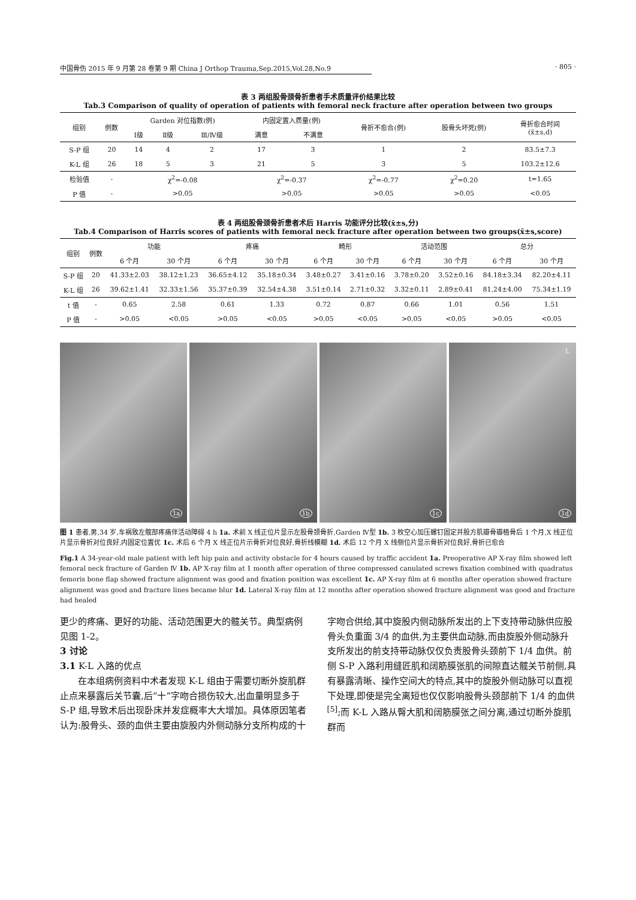中国骨伤 2015 年 9 月第 28 卷第 9 期 China J Orthop Trauma,Sep.2015,Vol.28,No.9 · 805 ·
表 3 两组股骨颈骨折患者手术质量评价结果比较
Tab.3 Comparison of quality of operation of patients with femoral neck fracture after operation between two groups
| 组别 | 例数 | Garden 对位指数(例) | | | 内固定置入质量(例) | | 骨折不愈合(例) | 股骨头坏死(例) | 骨折愈合时间 (x̄±s,d) |
| --- | --- | --- | --- | --- | --- | --- | --- | --- | --- |
| | | Ⅰ级 | Ⅱ级 | Ⅲ/Ⅳ级 | 满意 | 不满意 | | | |
| S-P 组 | 20 | 14 | 4 | 2 | 17 | 3 | 1 | 2 | 83.5±7.3 |
| K-L 组 | 26 | 18 | 5 | 3 | 21 | 5 | 3 | 5 | 103.2±12.6 |
| 检验值 | - | χ<sup>2</sup>=-0.08 | | | χ<sup>2</sup>=-0.37 | | χ<sup>2</sup>=-0.77 | χ<sup>2</sup>=0.20 | t=1.65 |
| P 值 | - | >0.05 | | | >0.05 | | >0.05 | >0.05 | <0.05 |
表 4 两组股骨颈骨折患者术后 Harris 功能评分比较(x̄±s,分)
Tab.4 Comparison of Harris scores of patients with femoral neck fracture after operation between two groups(x̄±s,score)
| 组别 | 例数 | 功能 | | 疼痛 | | 畸形 | | 活动范围 | | 总分 | |
| --- | --- | --- | --- | --- | --- | --- | --- | --- | --- | --- | --- |
| | | 6 个月 | 30 个月 | 6 个月 | 30 个月 | 6 个月 | 30 个月 | 6 个月 | 30 个月 | 6 个月 | 30 个月 |
| S-P 组 | 20 | 41.33±2.03 | 38.12±1.23 | 36.65±4.12 | 35.18±0.34 | 3.48±0.27 | 3.41±0.16 | 3.78±0.20 | 3.52±0.16 | 84.18±3.34 | 82.20±4.11 |
| K-L 组 | 26 | 39.62±1.41 | 32.33±1.56 | 35.37±0.39 | 32.54±4.38 | 3.51±0.14 | 2.71±0.32 | 3.32±0.11 | 2.89±0.41 | 81.24±4.00 | 75.34±1.19 |
| t 值 | - | 0.65 | 2.58 | 0.61 | 1.33 | 0.72 | 0.87 | 0.66 | 1.01 | 0.56 | 1.51 |
| P 值 | - | >0.05 | <0.05 | >0.05 | <0.05 | >0.05 | <0.05 | >0.05 | <0.05 | >0.05 | <0.05 |
1a
1b
1c
L
1d
图 1 患者,男,34 岁,车祸致左髋部疼痛伴活动障碍 4 h 1a. 术前 X 线正位片显示左股骨颈骨折,Garden Ⅳ型 1b. 3 枚空心加压螺钉固定并股方肌瓣骨瓣植骨后 1 个月,X 线正位片显示骨折对位良好,内固定位置优 1c. 术后 6 个月 X 线正位片示骨折对位良好,骨折线模糊 1d. 术后 12 个月 X 线侧位片显示骨折对位良好,骨折已愈合
Fig.1 A 34-year-old male patient with left hip pain and activity obstacle for 4 hours caused by traffic accident 1a. Preoperative AP X-ray film showed left femoral neck fracture of Garden Ⅳ 1b. AP X-ray film at 1 month after operation of three compressed canulated screws fixation combined with quadratus femoris bone flap showed fracture alignment was good and fixation position was excellent 1c. AP X-ray film at 6 months after operation showed fracture alignment was good and fracture lines became blur 1d. Lateral X-ray film at 12 months after operation showed fracture alignment was good and fracture had healed
更少的疼痛、更好的功能、活动范围更大的髋关节。典型病例见图 1-2。
3 讨论
3.1 K-L 入路的优点
在本组病例资料中术者发现 K-L 组由于需要切断外旋肌群止点来暴露后关节囊,后“十”字吻合损伤较大,出血量明显多于 S-P 组,导致术后出现卧床并发症概率大大增加。具体原因笔者认为:股骨头、颈的血供主要由旋股内外侧动脉分支所构成的十字吻合供给,其中旋股内侧动脉所发出的上下支持带动脉供应股骨头负重面 3/4 的血供,为主要供血动脉,而由旋股外侧动脉升支所发出的前支持带动脉仅仅负责股骨头颈前下 1/4 血供。前侧 S-P 入路利用缝匠肌和阔筋膜张肌的间隙直达髋关节前侧,具有暴露清晰、操作空间大的特点,其中的旋股外侧动脉可以直视下处理,即使是完全离短也仅仅影响股骨头颈部前下 1/4 的血供<sup>[5]</sup>;而 K-L 入路从臀大肌和阔筋膜张之间分离,通过切断外旋肌群而